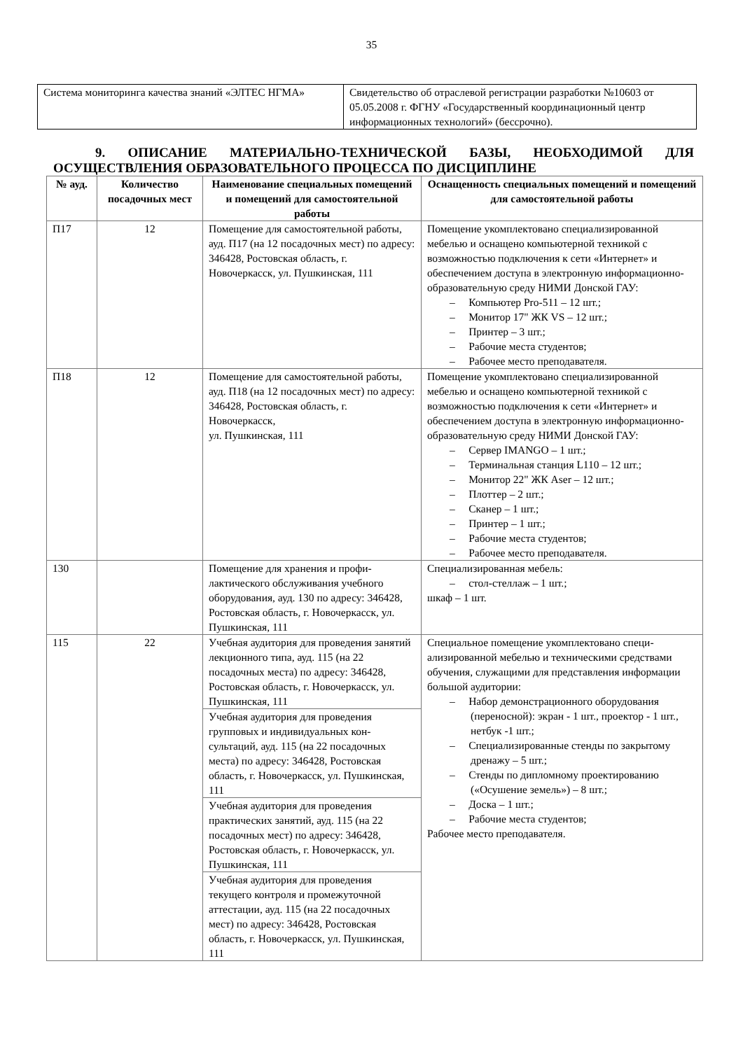35
| Система мониторинга качества знаний «ЭЛТЕС НГМА» | Свидетельство об отраслевой регистрации разработки №10603 от 05.05.2008 г. ФГНУ «Государственный координационный центр информационных технологий» (бессрочно). |
9. ОПИСАНИЕ МАТЕРИАЛЬНО-ТЕХНИЧЕСКОЙ БАЗЫ, НЕОБХОДИМОЙ ДЛЯ ОСУЩЕСТВЛЕНИЯ ОБРАЗОВАТЕЛЬНОГО ПРОЦЕССА ПО ДИСЦИПЛИНЕ
| № ауд. | Количество посадочных мест | Наименование специальных поме­щений и помещений для самостоя­тельной работы | Оснащенность специальных помещений и помещений для самостоятельной работы |
| --- | --- | --- | --- |
| П17 | 12 | Помещение для самостоятельной ра­боты, ауд. П17 (на 12 посадочных мест) по адресу: 346428, Ростовская область, г. Новочеркасск, ул. Пуш­кинская, 111 | Помещение укомплектовано специализирован­ной мебелью и оснащено компьютерной техни­кой с возможностью подключения к сети «Ин­тернет» и обеспечением доступа в электронную информационно-образовательную среду НИМИ Донской ГАУ: – Компьютер Pro-511 – 12 шт.; – Монитор 17" ЖК VS – 12 шт.; – Принтер – 3 шт.; – Рабочие места студентов; – Рабочее место преподавателя. |
| П18 | 12 | Помещение для самостоятельной ра­боты, ауд. П18 (на 12 посадочных мест) по адресу: 346428, Ростовская область, г. Новочеркасск, ул. Пушкинская, 111 | Помещение укомплектовано специализирован­ной мебелью и оснащено компьютерной техни­кой с возможностью подключения к сети «Ин­тернет» и обеспечением доступа в электронную информационно-образовательную среду НИМИ Донской ГАУ: – Сервер IMANGO – 1 шт.; – Терминальная станция L110 – 12 шт.; – Монитор 22" ЖК Aser – 12 шт.; – Плоттер – 2 шт.; – Сканер – 1 шт.; – Принтер – 1 шт.; – Рабочие места студентов; – Рабочее место преподавателя. |
| 130 | | Помещение для хранения и профи­лактического обслуживания учебного оборудования, ауд. 130 по адресу: 346428, Ростовская область, г. Ново­черкасск, ул. Пушкинская, 111 | Специализированная мебель: – стол-стеллаж – 1 шт.; шкаф – 1 шт. |
| 115 | 22 | Учебная аудитория для проведения занятий лекционного типа, ауд. 115 (на 22 посадочных места) по адресу: 346428, Ростовская область, г. Ново­черкасск, ул. Пушкинская, 111 | Специальное помещение укомплектовано специ­ализированной мебелью и техническими сред­ствами обучения, служащими для представления информации большой аудитории: – Набор демонстрационного оборудования (переносной): экран - 1 шт., проектор - 1 шт., нетбук -1 шт.; – Специализированные стенды по закры­тому дренажу – 5 шт.; – Стенды по дипломному проектированию («Осушение земель») – 8 шт.; – Доска – 1 шт.; – Рабочие места студентов; Рабочее место преподавателя. |
| | | Учебная аудитория для проведения групповых и индивидуальных кон­сультаций, ауд. 115 (на 22 посадоч­ных места) по адресу: 346428, Ро­стовская область, г. Новочеркасск, ул. Пушкинская, 111 | |
| | | Учебная аудитория для проведения практических занятий, ауд. 115 (на 22 посадочных мест) по адресу: 346428, Ростовская область, г. Новочеркасск, ул. Пушкинская, 111 | |
| | | Учебная аудитория для проведения текущего контроля и промежуточной аттестации, ауд. 115 (на 22 посадоч­ных мест) по адресу: 346428, Ростов­ская область, г. Новочеркасск, ул. Пушкинская, 111 | |